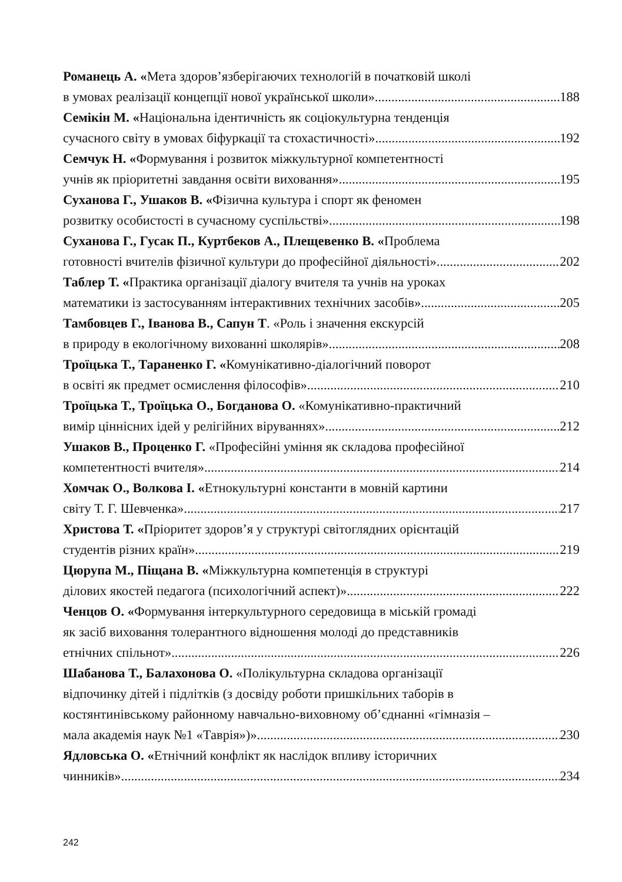Романець А. «Мета здоров’язберігаючих технологій в початковій школі
в умовах реалізації концепції нової української школи» 188
Семікін М. «Національна ідентичність як соціокультурна тенденція
сучасного світу в умовах біфуркації та стохастичності» 192
Семчук Н. «Формування і розвиток міжкультурної компетентності
учнів як пріоритетні завдання освіти виховання» 195
Суханова Г., Ушаков В. «Фізична культура і спорт як феномен
розвитку особистості в сучасному суспільстві» 198
Суханова Г., Гусак П., Куртбеков А., Плещевенко В. «Проблема
готовності вчителів фізичної культури до професійної діяльності» 202
Таблер Т. «Практика організації діалогу вчителя та учнів на уроках
математики із застосуванням інтерактивних технічних засобів» 205
Тамбовцев Г., Іванова В., Сапун Т. «Роль і значення екскурсій
в природу в екологічному вихованні школярів» 208
Троїцька Т., Тараненко Г. «Комунікативно-діалогічний поворот
в освіті як предмет осмислення філософів» 210
Троїцька Т., Троїцька О., Богданова О. «Комунікативно-практичний
вимір ціннісних ідей у релігійних віруваннях» 212
Ушаков В., Проценко Г. «Професійні уміння як складова професійної
компетентності вчителя» 214
Хомчак О., Волкова І. «Етнокультурні константи в мовній картини
світу Т. Г. Шевченка» 217
Христова Т. «Пріоритет здоров’я у структурі світоглядних орієнтацій
студентів різних країн» 219
Цюрупа М., Піщана В. «Міжкультурна компетенція в структурі
ділових якостей педагога (психологічний аспект)» 222
Ченцов О. «Формування інтеркультурного середовища в міській громаді
як засіб виховання толерантного відношення молоді до представників
етнічних спільнот» 226
Шабанова Т., Балахонова О. «Полікультурна складова організації
відпочинку дітей і підлітків (з досвіду роботи пришкільних таборів в
костянтинівському районному навчально-виховному об’єднанні «гімназія –
мала академія наук №1 «Таврія»)» 230
Ядловська О. «Етнічний конфлікт як наслідок впливу історичних
чинників» 234
242